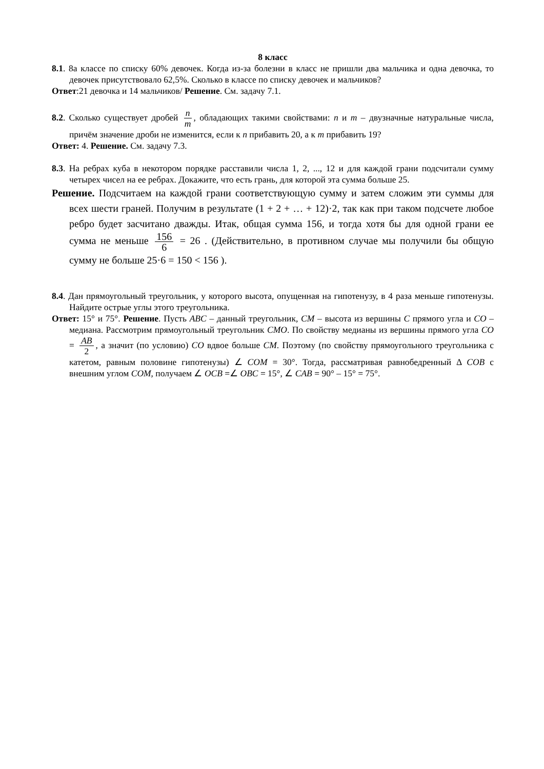8 класс
8.1. 8а классе по списку 60% девочек. Когда из-за болезни в класс не пришли два мальчика и одна девочка, то девочек присутствовало 62,5%. Сколько в классе по списку девочек и мальчиков?
Ответ:21 девочка и 14 мальчиков/ Решение. См. задачу 7.1.
8.2. Сколько существует дробей n m, обладающих такими свойствами: n и m – двузначные натуральные числа, причём значение дроби не изменится, если к n прибавить 20, а к m прибавить 19?
Ответ: 4. Решение. См. задачу 7.3.
8.3. На ребрах куба в некотором порядке расставили числа 1, 2, ..., 12 и для каждой грани подсчитали сумму четырех чисел на ее ребрах. Докажите, что есть грань, для которой эта сумма больше 25.
Решение. Подсчитаем на каждой грани соответствующую сумму и затем сложим эти суммы для всех шести граней. Получим в результате (1 + 2 + … + 12)·2, так как при таком подсчете любое ребро будет засчитано дважды. Итак, общая сумма 156, и тогда хотя бы для одной грани ее сумма не меньше 156 6 = 26 . (Действительно, в противном случае мы получили бы общую сумму не больше 25·6 = 150 < 156 ).
8.4. Дан прямоугольный треугольник, у которого высота, опущенная на гипотенузу, в 4 раза меньше гипотенузы. Найдите острые углы этого треугольника.
Ответ: 15° и 75°. Решение. Пусть ABC – данный треугольник, CM – высота из вершины C прямого угла и CO – медиана. Рассмотрим прямоугольный треугольник CMO. По свойству медианы из вершины прямого угла CO = AB 2, а значит (по условию) CO вдвое больше CM. Поэтому (по свойству прямоугольного треугольника с катетом, равным половине гипотенузы) ∠ COM = 30°. Тогда, рассматривая равнобедренный Δ COB с внешним углом COM, получаем ∠ OCB =∠ OBC = 15°, ∠ CAB = 90° – 15° = 75°.